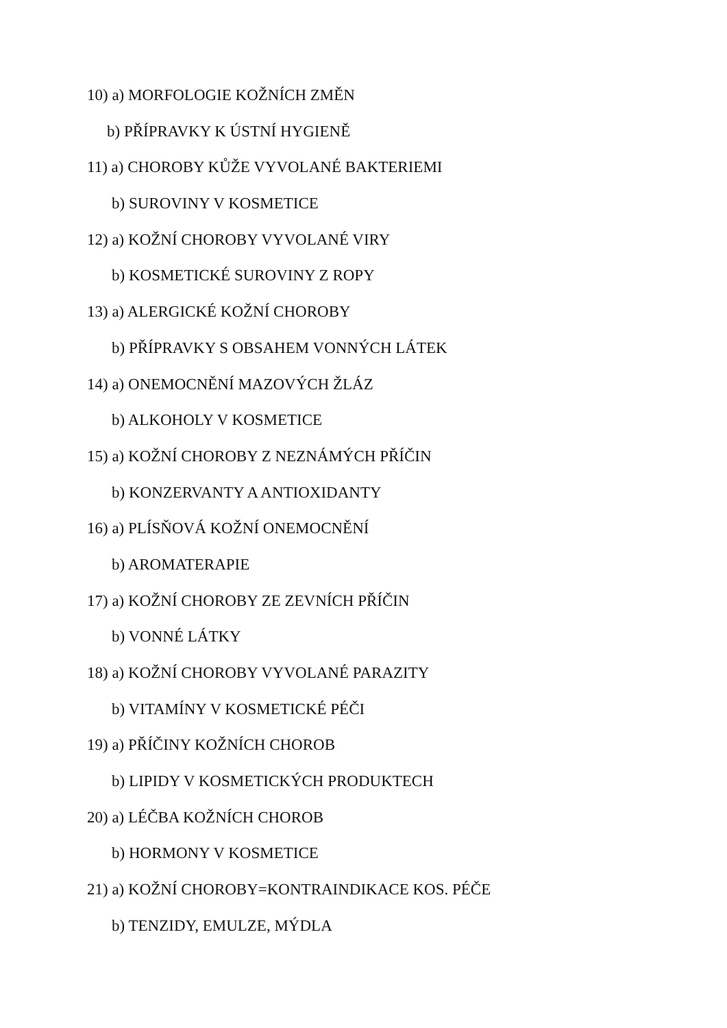10) a) MORFOLOGIE KOŽNÍCH ZMĚN
b) PŘÍPRAVKY K ÚSTNÍ HYGIENĚ
11) a) CHOROBY KŮŽE VYVOLANÉ BAKTERIEMI
b) SUROVINY V KOSMETICE
12) a) KOŽNÍ CHOROBY VYVOLANÉ VIRY
b) KOSMETICKÉ SUROVINY Z ROPY
13) a) ALERGICKÉ KOŽNÍ CHOROBY
b) PŘÍPRAVKY S OBSAHEM VONNÝCH LÁTEK
14) a) ONEMOCNĚNÍ MAZOVÝCH ŽLÁZ
b) ALKOHOLY V KOSMETICE
15) a) KOŽNÍ CHOROBY Z NEZNÁMÝCH PŘÍČIN
b) KONZERVANTY A ANTIOXIDANTY
16) a) PLÍSŇOVÁ KOŽNÍ ONEMOCNĚNÍ
b) AROMATERAPIE
17) a) KOŽNÍ CHOROBY ZE ZEVNÍCH PŘÍČIN
b) VONNÉ LÁTKY
18) a) KOŽNÍ CHOROBY VYVOLANÉ PARAZITY
b) VITAMÍNY V KOSMETICKÉ PÉČI
19) a) PŘÍČINY KOŽNÍCH CHOROB
b) LIPIDY V KOSMETICKÝCH PRODUKTECH
20) a) LÉČBA KOŽNÍCH CHOROB
b) HORMONY V KOSMETICE
21) a) KOŽNÍ CHOROBY=KONTRAINDIKACE KOS. PÉČE
b) TENZIDY, EMULZE, MÝDLA